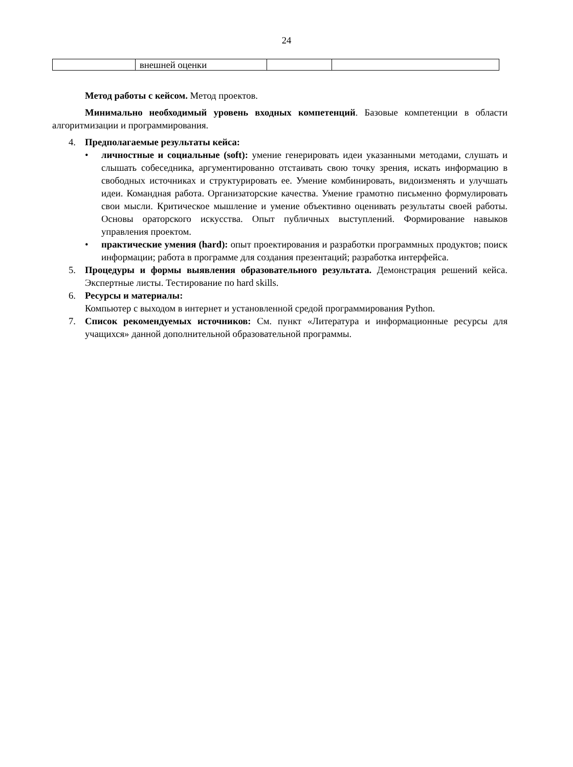24
| | внешней оценки | | |
Метод работы с кейсом. Метод проектов.
Минимально необходимый уровень входных компетенций. Базовые компетенции в области алгоритмизации и программирования.
4. Предполагаемые результаты кейса:
• личностные и социальные (soft): умение генерировать идеи указанными методами, слушать и слышать собеседника, аргументированно отстаивать свою точку зрения, искать информацию в свободных источниках и структурировать ее. Умение комбинировать, видоизменять и улучшать идеи. Командная работа. Организаторские качества. Умение грамотно письменно формулировать свои мысли. Критическое мышление и умение объективно оценивать результаты своей работы. Основы ораторского искусства. Опыт публичных выступлений. Формирование навыков управления проектом.
• практические умения (hard): опыт проектирования и разработки программных продуктов; поиск информации; работа в программе для создания презентаций; разработка интерфейса.
5. Процедуры и формы выявления образовательного результата. Демонстрация решений кейса. Экспертные листы. Тестирование по hard skills.
6. Ресурсы и материалы:
Компьютер с выходом в интернет и установленной средой программирования Python.
7. Список рекомендуемых источников: См. пункт «Литература и информационные ресурсы для учащихся» данной дополнительной образовательной программы.